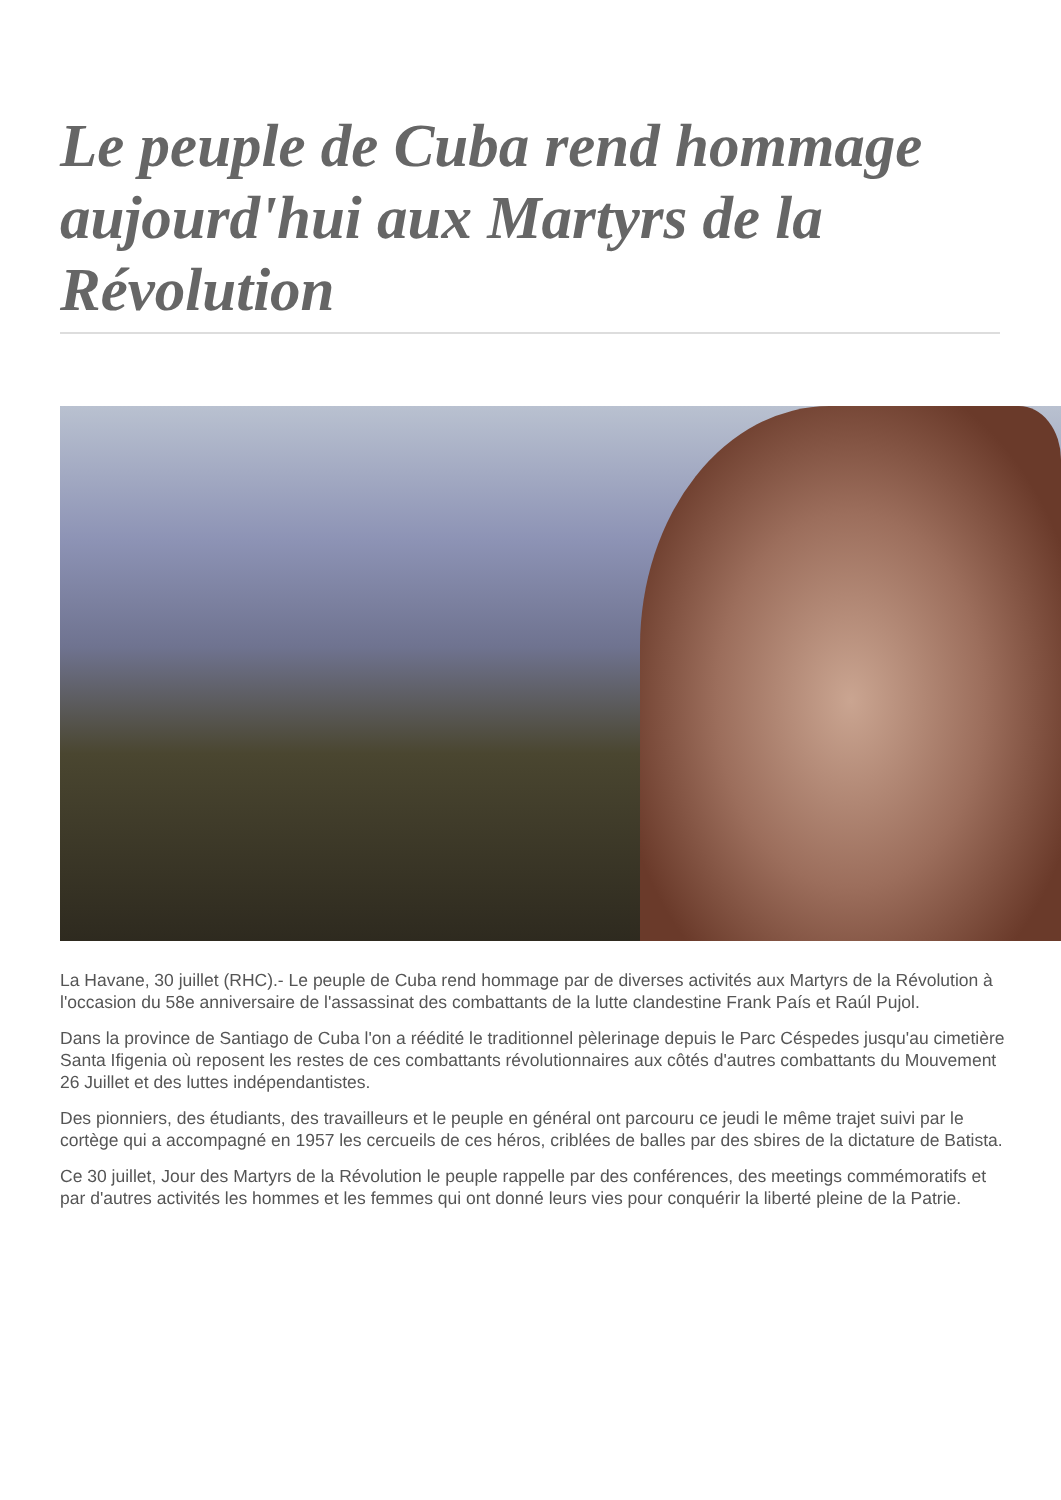Le peuple de Cuba rend hommage aujourd'hui aux Martyrs de la Révolution
La Havane, 30 juillet (RHC).- Le peuple de Cuba rend hommage par de diverses activités aux Martyrs de la Révolution à l'occasion du 58e anniversaire de l'assassinat des combattants de la lutte clandestine Frank País et Raúl Pujol.
Dans la province de Santiago de Cuba l'on a réédité le traditionnel pèlerinage depuis le Parc Céspedes jusqu'au cimetière Santa Ifigenia où reposent les restes de ces combattants révolutionnaires aux côtés d'autres combattants du Mouvement 26 Juillet et des luttes indépendantistes.
Des pionniers, des étudiants, des travailleurs et le peuple en général ont parcouru ce jeudi le même trajet suivi par le cortège qui a accompagné en 1957 les cercueils de ces héros, criblées de balles par des sbires de la dictature de Batista.
Ce 30 juillet, Jour des Martyrs de la Révolution le peuple rappelle par des conférences, des meetings commémoratifs et par d'autres activités les hommes et les femmes qui ont donné leurs vies pour conquérir la liberté pleine de la Patrie.